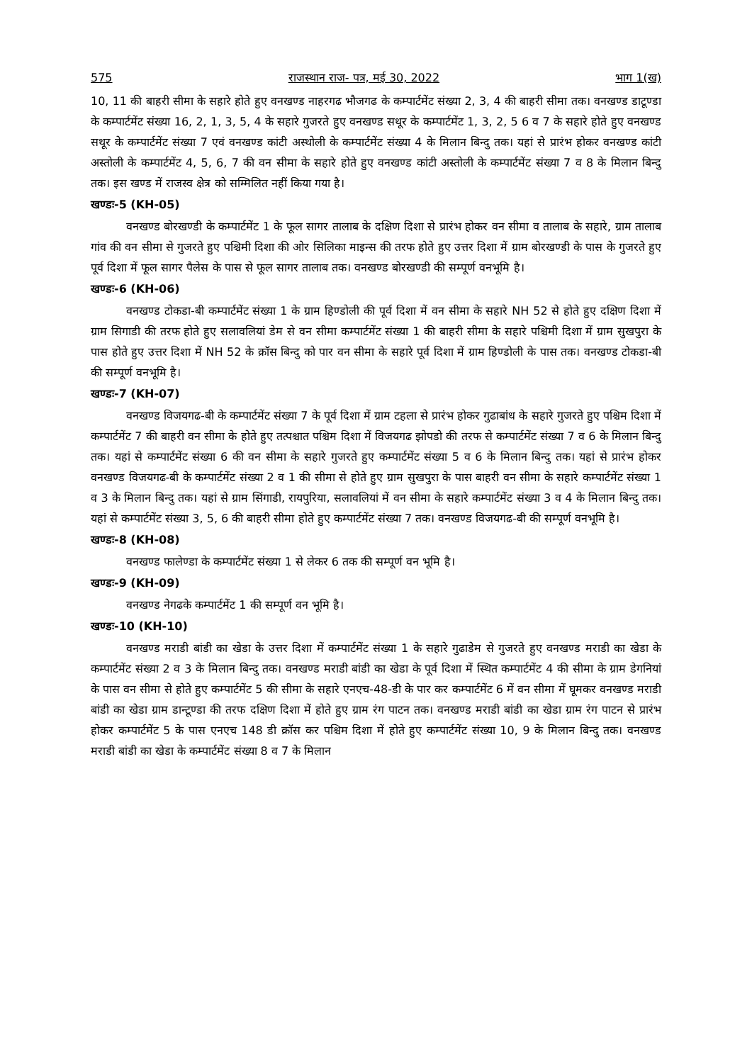575 राजस्थान राज- पत्र, मई 30, 2022 भाग 1(ख)
10, 11 की बाहरी सीमा के सहारे होते हुए वनखण्ड नाहरगढ भौजगढ के कम्पार्टमेंट संख्या 2, 3, 4 की बाहरी सीमा तक। वनखण्ड डाटूण्डा के कम्पार्टमेंट संख्या 16, 2, 1, 3, 5, 4 के सहारे गुजरते हुए वनखण्ड सथूर के कम्पार्टमेंट 1, 3, 2, 5 6 व 7 के सहारे होते हुए वनखण्ड सथूर के कम्पार्टमेंट संख्या 7 एवं वनखण्ड कांटी अस्थोली के कम्पार्टमेंट संख्या 4 के मिलान बिन्दु तक। यहां से प्रारंभ होकर वनखण्ड कांटी अस्तोली के कम्पार्टमेंट 4, 5, 6, 7 की वन सीमा के सहारे होते हुए वनखण्ड कांटी अस्तोली के कम्पार्टमेंट संख्या 7 व 8 के मिलान बिन्दु तक। इस खण्ड में राजस्व क्षेत्र को सम्मिलित नहीं किया गया है।
खण्डः-5 (KH-05)
वनखण्ड बोरखण्डी के कम्पार्टमेंट 1 के फूल सागर तालाब के दक्षिण दिशा से प्रारंभ होकर वन सीमा व तालाब के सहारे, ग्राम तालाब गांव की वन सीमा से गुजरते हुए पश्चिमी दिशा की ओर सिलिका माइन्स की तरफ होते हुए उत्तर दिशा में ग्राम बोरखण्डी के पास के गुजरते हुए पूर्व दिशा में फूल सागर पैलेस के पास से फूल सागर तालाब तक। वनखण्ड बोरखण्डी की सम्पूर्ण वनभूमि है।
खण्डः-6 (KH-06)
वनखण्ड टोकडा-बी कम्पार्टमेंट संख्या 1 के ग्राम हिण्डोली की पूर्व दिशा में वन सीमा के सहारे NH 52 से होते हुए दक्षिण दिशा में ग्राम सिगाडी की तरफ होते हुए सलावलियां डेम से वन सीमा कम्पार्टमेंट संख्या 1 की बाहरी सीमा के सहारे पश्चिमी दिशा में ग्राम सुखपुरा के पास होते हुए उत्तर दिशा में NH 52 के क्रॉस बिन्दु को पार वन सीमा के सहारे पूर्व दिशा में ग्राम हिण्डोली के पास तक। वनखण्ड टोकडा-बी की सम्पूर्ण वनभूमि है।
खण्डः-7 (KH-07)
वनखण्ड विजयगढ-बी के कम्पार्टमेंट संख्या 7 के पूर्व दिशा में ग्राम टहला से प्रारंभ होकर गुढाबांध के सहारे गुजरते हुए पश्चिम दिशा में कम्पार्टमेंट 7 की बाहरी वन सीमा के होते हुए तत्पश्चात पश्चिम दिशा में विजयगढ झोपडो की तरफ से कम्पार्टमेंट संख्या 7 व 6 के मिलान बिन्दु तक। यहां से कम्पार्टमेंट संख्या 6 की वन सीमा के सहारे गुजरते हुए कम्पार्टमेंट संख्या 5 व 6 के मिलान बिन्दु तक। यहां से प्रारंभ होकर वनखण्ड विजयगढ-बी के कम्पार्टमेंट संख्या 2 व 1 की सीमा से होते हुए ग्राम सुखपुरा के पास बाहरी वन सीमा के सहारे कम्पार्टमेंट संख्या 1 व 3 के मिलान बिन्दु तक। यहां से ग्राम सिंगाडी, रायपुरिया, सलावलियां में वन सीमा के सहारे कम्पार्टमेंट संख्या 3 व 4 के मिलान बिन्दु तक। यहां से कम्पार्टमेंट संख्या 3, 5, 6 की बाहरी सीमा होते हुए कम्पार्टमेंट संख्या 7 तक। वनखण्ड विजयगढ-बी की सम्पूर्ण वनभूमि है।
खण्डः-8 (KH-08)
वनखण्ड फालेण्डा के कम्पार्टमेंट संख्या 1 से लेकर 6 तक की सम्पूर्ण वन भूमि है।
खण्डः-9 (KH-09)
वनखण्ड नेगढके कम्पार्टमेंट 1 की सम्पूर्ण वन भूमि है।
खण्डः-10 (KH-10)
वनखण्ड मराडी बांडी का खेडा के उत्तर दिशा में कम्पार्टमेंट संख्या 1 के सहारे गुढाडेम से गुजरते हुए वनखण्ड मराडी का खेडा के कम्पार्टमेंट संख्या 2 व 3 के मिलान बिन्दु तक। वनखण्ड मराडी बांडी का खेडा के पूर्व दिशा में स्थित कम्पार्टमेंट 4 की सीमा के ग्राम डेगनियां के पास वन सीमा से होते हुए कम्पार्टमेंट 5 की सीमा के सहारे एनएच-48-डी के पार कर कम्पार्टमेंट 6 में वन सीमा में घूमकर वनखण्ड मराडी बांडी का खेडा ग्राम डान्टूण्डा की तरफ दक्षिण दिशा में होते हुए ग्राम रंग पाटन तक। वनखण्ड मराडी बांडी का खेडा ग्राम रंग पाटन से प्रारंभ होकर कम्पार्टमेंट 5 के पास एनएच 148 डी क्रॉस कर पश्चिम दिशा में होते हुए कम्पार्टमेंट संख्या 10, 9 के मिलान बिन्दु तक। वनखण्ड मराडी बांडी का खेडा के कम्पार्टमेंट संख्या 8 व 7 के मिलान